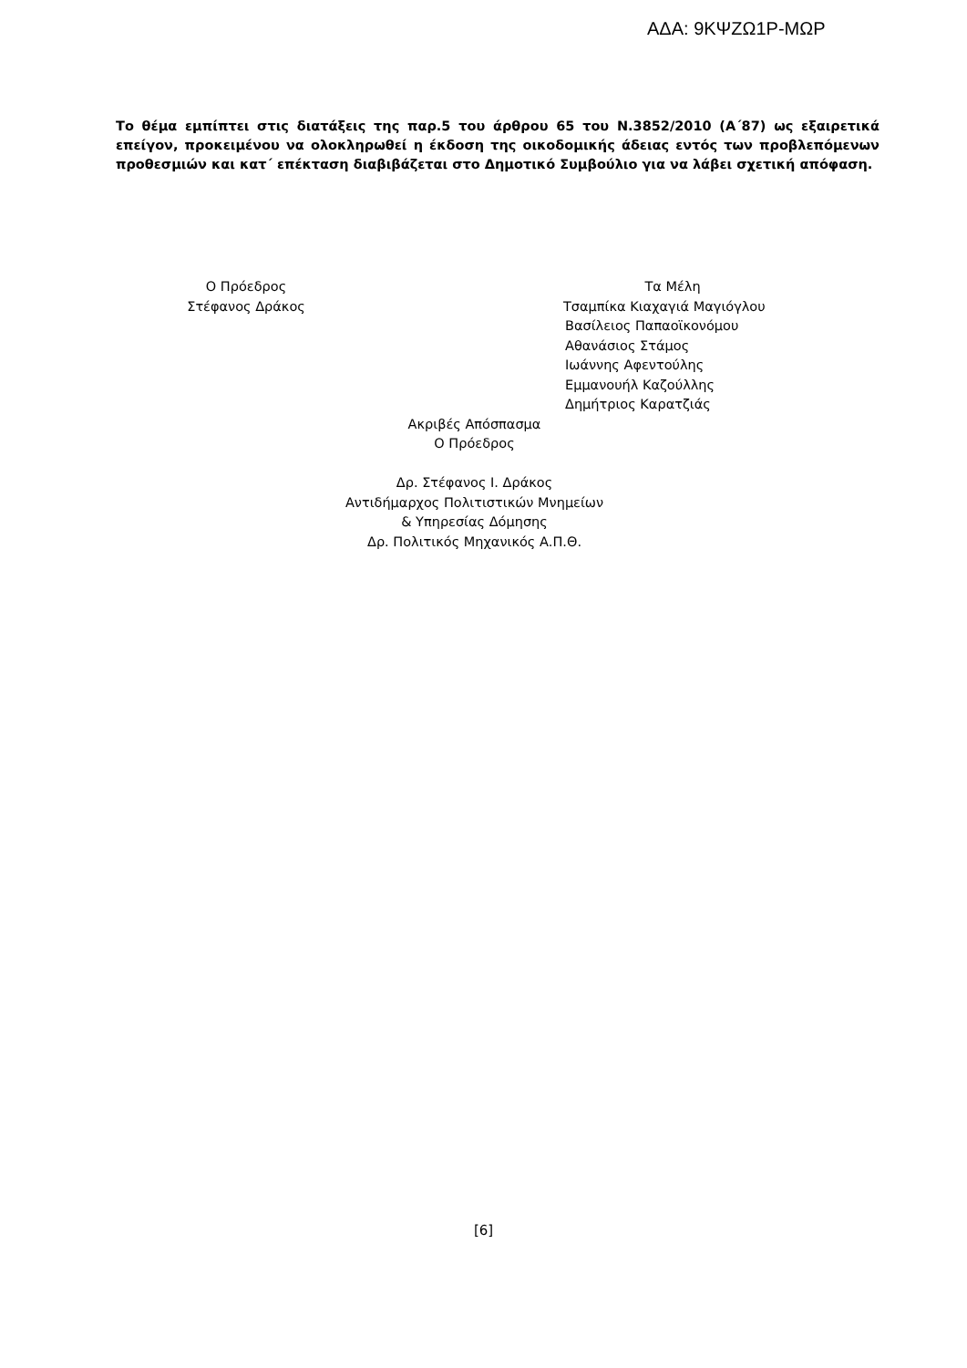ΑΔΑ: 9ΚΨΖΩ1Ρ-ΜΩΡ
Το θέμα εμπίπτει στις διατάξεις της παρ.5 του άρθρου 65 του Ν.3852/2010 (Α΄87) ως εξαιρετικά επείγον, προκειμένου να ολοκληρωθεί η έκδοση της οικοδομικής άδειας εντός των προβλεπόμενων προθεσμιών και κατ΄ επέκταση διαβιβάζεται στο Δημοτικό Συμβούλιο για να λάβει σχετική απόφαση.
Ο Πρόεδρος
Στέφανος Δράκος
Τα Μέλη
Τσαμπίκα Κιαχαγιά Μαγιόγλου
Βασίλειος Παπαοϊκονόμου
Αθανάσιος Στάμος
Ιωάννης Αφεντούλης
Εμμανουήλ Καζούλλης
Δημήτριος Καρατζιάς
Ακριβές Απόσπασμα
Ο Πρόεδρος
Δρ. Στέφανος Ι. Δράκος
Αντιδήμαρχος Πολιτιστικών Μνημείων
& Υπηρεσίας Δόμησης
Δρ. Πολιτικός Μηχανικός Α.Π.Θ.
[6]